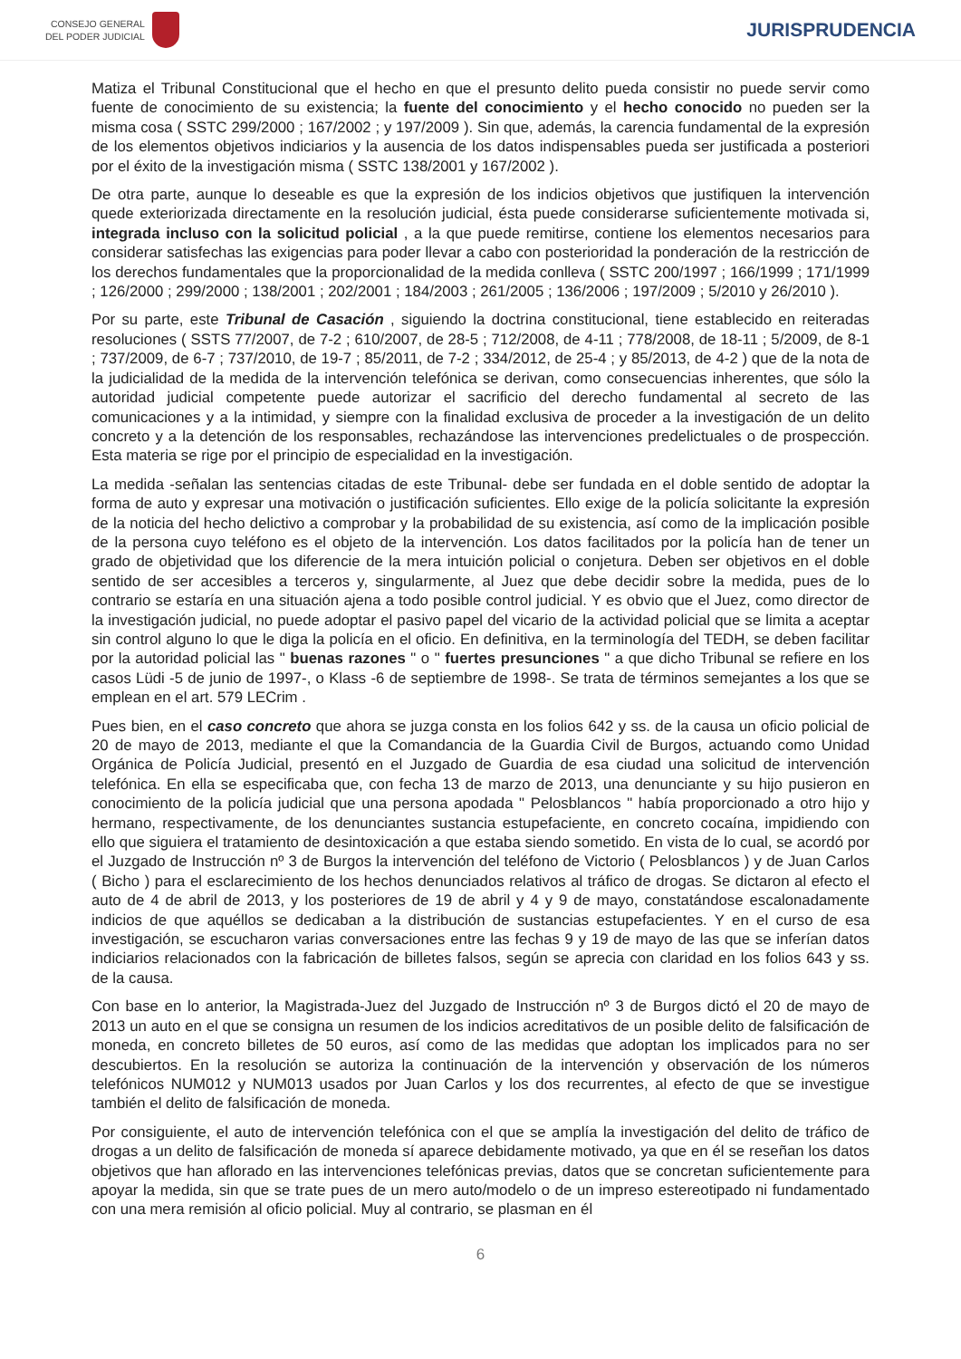CONSEJO GENERAL
DEL PODER JUDICIAL
JURISPRUDENCIA
Matiza el Tribunal Constitucional que el hecho en que el presunto delito pueda consistir no puede servir como fuente de conocimiento de su existencia; la fuente del conocimiento y el hecho conocido no pueden ser la misma cosa ( SSTC 299/2000 ; 167/2002 ; y 197/2009 ). Sin que, además, la carencia fundamental de la expresión de los elementos objetivos indiciarios y la ausencia de los datos indispensables pueda ser justificada a posteriori por el éxito de la investigación misma ( SSTC 138/2001 y 167/2002 ).
De otra parte, aunque lo deseable es que la expresión de los indicios objetivos que justifiquen la intervención quede exteriorizada directamente en la resolución judicial, ésta puede considerarse suficientemente motivada si, integrada incluso con la solicitud policial , a la que puede remitirse, contiene los elementos necesarios para considerar satisfechas las exigencias para poder llevar a cabo con posterioridad la ponderación de la restricción de los derechos fundamentales que la proporcionalidad de la medida conlleva ( SSTC 200/1997 ; 166/1999 ; 171/1999 ; 126/2000 ; 299/2000 ; 138/2001 ; 202/2001 ; 184/2003 ; 261/2005 ; 136/2006 ; 197/2009 ; 5/2010 y 26/2010 ).
Por su parte, este Tribunal de Casación , siguiendo la doctrina constitucional, tiene establecido en reiteradas resoluciones ( SSTS 77/2007, de 7-2 ; 610/2007, de 28-5 ; 712/2008, de 4-11 ; 778/2008, de 18-11 ; 5/2009, de 8-1 ; 737/2009, de 6-7 ; 737/2010, de 19-7 ; 85/2011, de 7-2 ; 334/2012, de 25-4 ; y 85/2013, de 4-2 ) que de la nota de la judicialidad de la medida de la intervención telefónica se derivan, como consecuencias inherentes, que sólo la autoridad judicial competente puede autorizar el sacrificio del derecho fundamental al secreto de las comunicaciones y a la intimidad, y siempre con la finalidad exclusiva de proceder a la investigación de un delito concreto y a la detención de los responsables, rechazándose las intervenciones predelictuales o de prospección. Esta materia se rige por el principio de especialidad en la investigación.
La medida -señalan las sentencias citadas de este Tribunal- debe ser fundada en el doble sentido de adoptar la forma de auto y expresar una motivación o justificación suficientes. Ello exige de la policía solicitante la expresión de la noticia del hecho delictivo a comprobar y la probabilidad de su existencia, así como de la implicación posible de la persona cuyo teléfono es el objeto de la intervención. Los datos facilitados por la policía han de tener un grado de objetividad que los diferencie de la mera intuición policial o conjetura. Deben ser objetivos en el doble sentido de ser accesibles a terceros y, singularmente, al Juez que debe decidir sobre la medida, pues de lo contrario se estaría en una situación ajena a todo posible control judicial. Y es obvio que el Juez, como director de la investigación judicial, no puede adoptar el pasivo papel del vicario de la actividad policial que se limita a aceptar sin control alguno lo que le diga la policía en el oficio. En definitiva, en la terminología del TEDH, se deben facilitar por la autoridad policial las " buenas razones " o " fuertes presunciones " a que dicho Tribunal se refiere en los casos Lüdi -5 de junio de 1997-, o Klass -6 de septiembre de 1998-. Se trata de términos semejantes a los que se emplean en el art. 579 LECrim .
Pues bien, en el caso concreto que ahora se juzga consta en los folios 642 y ss. de la causa un oficio policial de 20 de mayo de 2013, mediante el que la Comandancia de la Guardia Civil de Burgos, actuando como Unidad Orgánica de Policía Judicial, presentó en el Juzgado de Guardia de esa ciudad una solicitud de intervención telefónica. En ella se especificaba que, con fecha 13 de marzo de 2013, una denunciante y su hijo pusieron en conocimiento de la policía judicial que una persona apodada " Pelosblancos " había proporcionado a otro hijo y hermano, respectivamente, de los denunciantes sustancia estupefaciente, en concreto cocaína, impidiendo con ello que siguiera el tratamiento de desintoxicación a que estaba siendo sometido. En vista de lo cual, se acordó por el Juzgado de Instrucción nº 3 de Burgos la intervención del teléfono de Victorio ( Pelosblancos ) y de Juan Carlos ( Bicho ) para el esclarecimiento de los hechos denunciados relativos al tráfico de drogas. Se dictaron al efecto el auto de 4 de abril de 2013, y los posteriores de 19 de abril y 4 y 9 de mayo, constatándose escalonadamente indicios de que aquéllos se dedicaban a la distribución de sustancias estupefacientes. Y en el curso de esa investigación, se escucharon varias conversaciones entre las fechas 9 y 19 de mayo de las que se inferían datos indiciarios relacionados con la fabricación de billetes falsos, según se aprecia con claridad en los folios 643 y ss. de la causa.
Con base en lo anterior, la Magistrada-Juez del Juzgado de Instrucción nº 3 de Burgos dictó el 20 de mayo de 2013 un auto en el que se consigna un resumen de los indicios acreditativos de un posible delito de falsificación de moneda, en concreto billetes de 50 euros, así como de las medidas que adoptan los implicados para no ser descubiertos. En la resolución se autoriza la continuación de la intervención y observación de los números telefónicos NUM012 y NUM013 usados por Juan Carlos y los dos recurrentes, al efecto de que se investigue también el delito de falsificación de moneda.
Por consiguiente, el auto de intervención telefónica con el que se amplía la investigación del delito de tráfico de drogas a un delito de falsificación de moneda sí aparece debidamente motivado, ya que en él se reseñan los datos objetivos que han aflorado en las intervenciones telefónicas previas, datos que se concretan suficientemente para apoyar la medida, sin que se trate pues de un mero auto/modelo o de un impreso estereotipado ni fundamentado con una mera remisión al oficio policial. Muy al contrario, se plasman en él
6